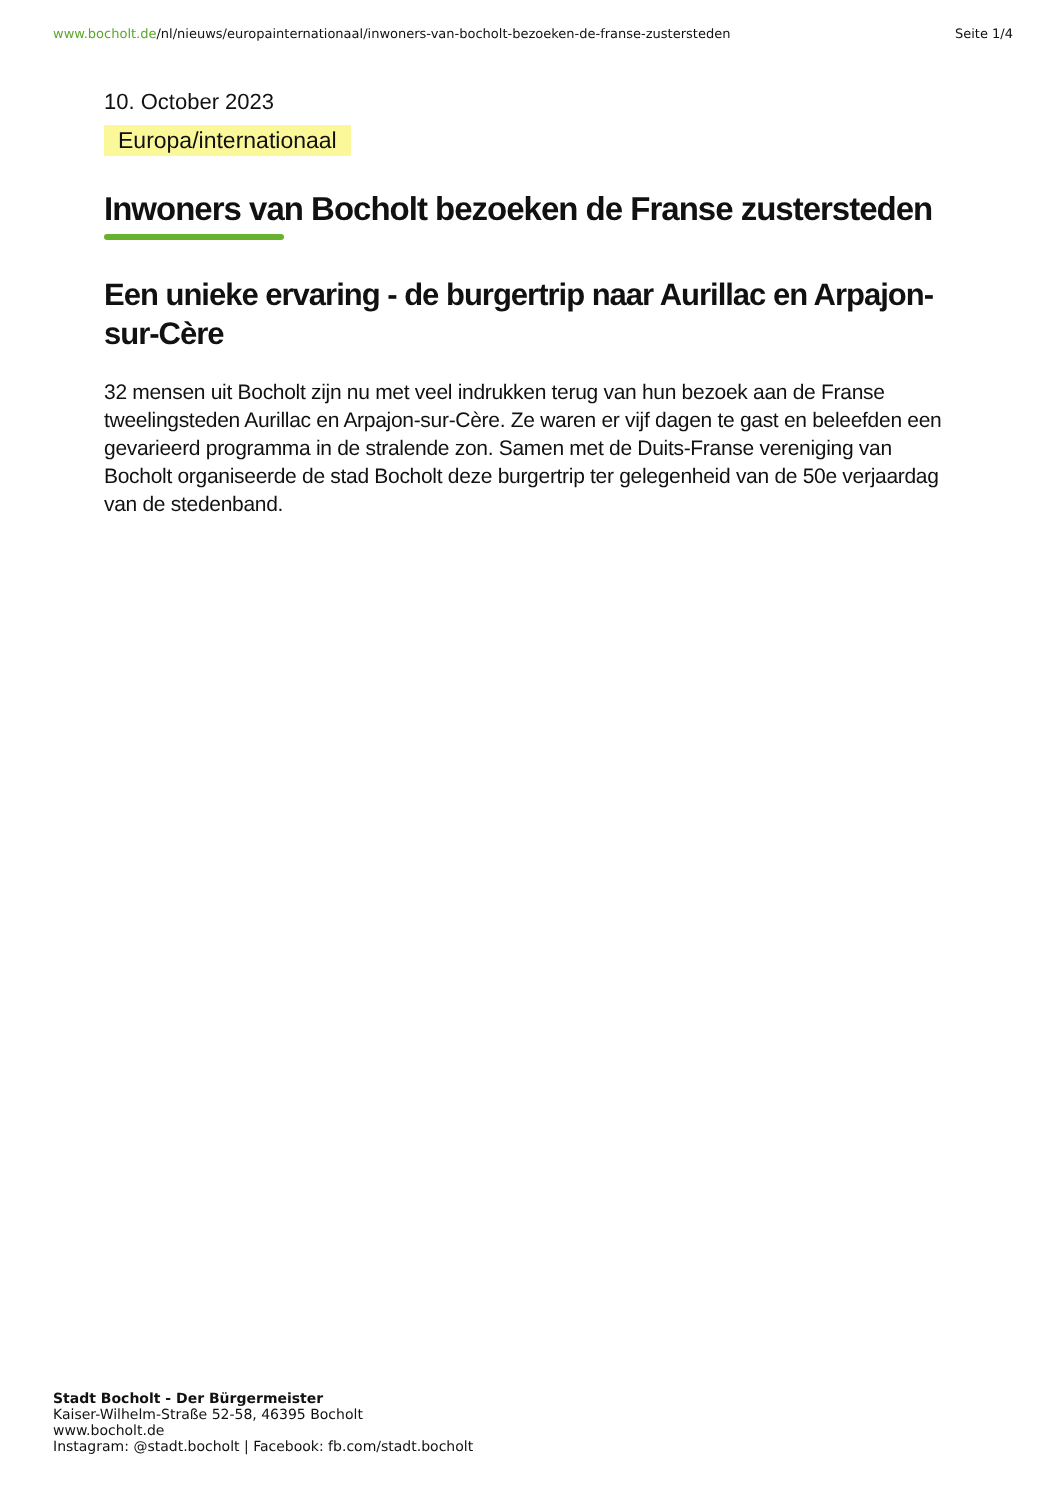www.bocholt.de/nl/nieuws/europainternationaal/inwoners-van-bocholt-bezoeken-de-franse-zustersteden
Seite 1/4
10. October 2023
Europa/internationaal
Inwoners van Bocholt bezoeken de Franse zustersteden
Een unieke ervaring - de burgertrip naar Aurillac en Arpajon-sur-Cère
32 mensen uit Bocholt zijn nu met veel indrukken terug van hun bezoek aan de Franse tweelingsteden Aurillac en Arpajon-sur-Cère. Ze waren er vijf dagen te gast en beleefden een gevarieerd programma in de stralende zon. Samen met de Duits-Franse vereniging van Bocholt organiseerde de stad Bocholt deze burgertrip ter gelegenheid van de 50e verjaardag van de stedenband.
Stadt Bocholt - Der Bürgermeister
Kaiser-Wilhelm-Straße 52-58, 46395 Bocholt
www.bocholt.de
Instagram: @stadt.bocholt | Facebook: fb.com/stadt.bocholt